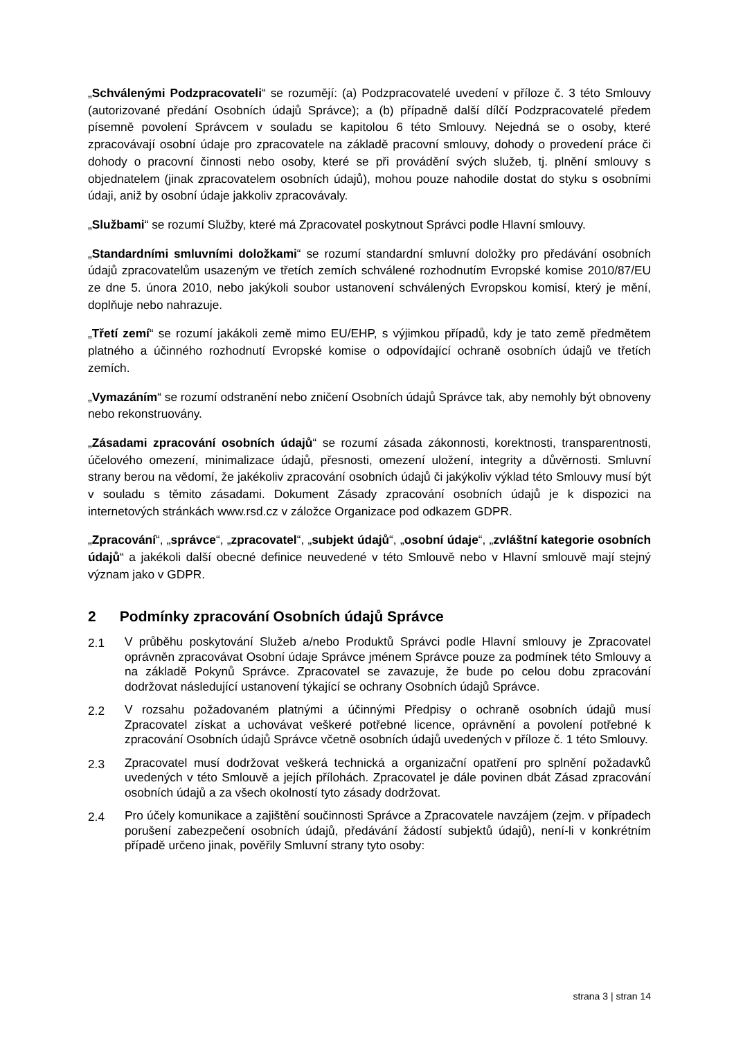„Schválenými Podzpracovateli“ se rozumějí: (a) Podzpracovatelé uvedení v příloze č. 3 této Smlouvy (autorizované předání Osobních údajů Správce); a (b) případně další dílčí Podzpracovatelé předem písemně povolení Správcem v souladu se kapitolou 6 této Smlouvy. Nejedná se o osoby, které zpracovávají osobní údaje pro zpracovatele na základě pracovní smlouvy, dohody o provedení práce či dohody o pracovní činnosti nebo osoby, které se při provádění svých služeb, tj. plnění smlouvy s objednatelem (jinak zpracovatelem osobních údajů), mohou pouze nahodile dostat do styku s osobními údaji, aniž by osobní údaje jakkoliv zpracovávaly.
„Službami“ se rozumí Služby, které má Zpracovatel poskytnout Správci podle Hlavní smlouvy.
„Standardními smluvními doložkami“ se rozumí standardní smluvní doložky pro předávání osobních údajů zpracovatelům usazeným ve třetích zemích schválené rozhodnutím Evropské komise 2010/87/EU ze dne 5. února 2010, nebo jakýkoli soubor ustanovení schválených Evropskou komisí, který je mění, doplňuje nebo nahrazuje.
„Třetí zemí“ se rozumí jakákoli země mimo EU/EHP, s výjimkou případů, kdy je tato země předmětem platného a účinného rozhodnutí Evropské komise o odpovídající ochraně osobních údajů ve třetích zemích.
„Vymazáním“ se rozumí odstranění nebo zničení Osobních údajů Správce tak, aby nemohly být obnoveny nebo rekonstruovány.
„Zásadami zpracování osobních údajů“ se rozumí zásada zákonnosti, korektnosti, transparentnosti, účelového omezení, minimalizace údajů, přesnosti, omezení uložení, integrity a důvěrnosti. Smluvní strany berou na vědomí, že jakékoliv zpracování osobních údajů či jakýkoliv výklad této Smlouvy musí být v souladu s těmito zásadami. Dokument Zásady zpracování osobních údajů je k dispozici na internetových stránkách www.rsd.cz v záložce Organizace pod odkazem GDPR.
„Zpracování“, „správce“, „zpracovatel“, „subjekt údajů“, „osobní údaje“, „zvláštní kategorie osobních údajů“ a jakékoli další obecné definice neuvedené v této Smlouvě nebo v Hlavní smlouvě mají stejný význam jako v GDPR.
2 Podmínky zpracování Osobních údajů Správce
2.1
V průběhu poskytování Služeb a/nebo Produktů Správci podle Hlavní smlouvy je Zpracovatel oprávněn zpracovávat Osobní údaje Správce jménem Správce pouze za podmínek této Smlouvy a na základě Pokynů Správce. Zpracovatel se zavazuje, že bude po celou dobu zpracování dodržovat následující ustanovení týkající se ochrany Osobních údajů Správce.
2.2
V rozsahu požadovaném platnými a účinnými Předpisy o ochraně osobních údajů musí Zpracovatel získat a uchovávat veškeré potřebné licence, oprávnění a povolení potřebné k zpracování Osobních údajů Správce včetně osobních údajů uvedených v příloze č. 1 této Smlouvy.
2.3
Zpracovatel musí dodržovat veškerá technická a organizační opatření pro splnění požadavků uvedených v této Smlouvě a jejích přílohách. Zpracovatel je dále povinen dbát Zásad zpracování osobních údajů a za všech okolností tyto zásady dodržovat.
2.4
Pro účely komunikace a zajištění součinnosti Správce a Zpracovatele navzájem (zejm. v případech porušení zabezpečení osobních údajů, předávání žádostí subjektů údajů), není-li v konkrétním případě určeno jinak, pověřily Smluvní strany tyto osoby:
strana 3 | stran 14